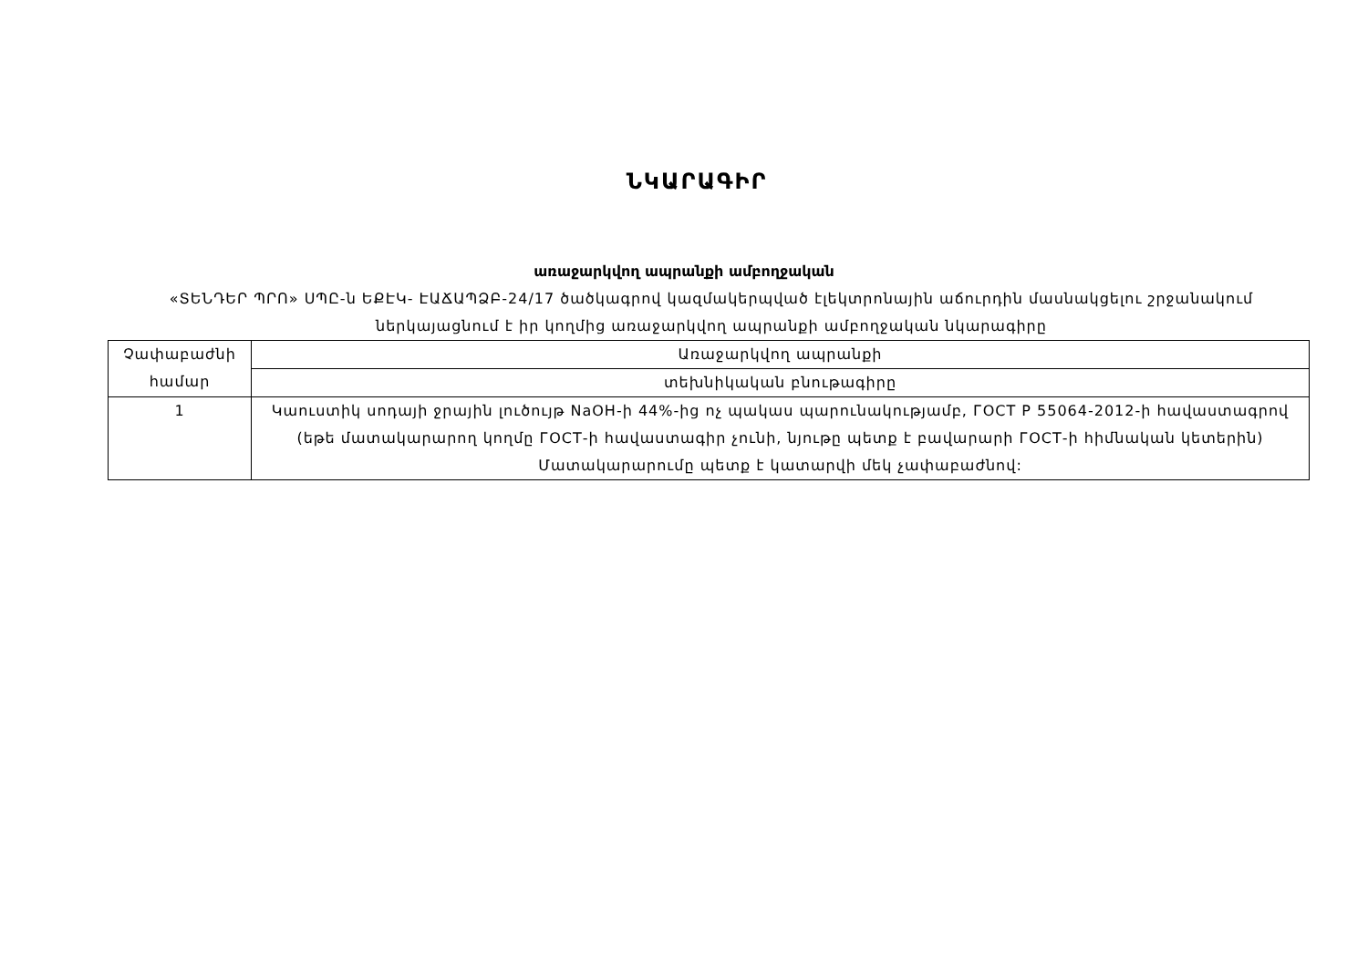ՆԿԱՐԱԳԻՐ
առաջարկվող ապրանքի ամբողջական
«ՏԵՆԴԵՐ ՊՐՈ» ՍՊԸ-ն ԵՔԷԿ- ԷԱՃԱՊՁԲ-24/17 ծածկագրով կազմակերպված էլեկտրոնային աճուրդին մասնակցելու շրջանակում ներկայացնում է իր կողմից առաջարկվող ապրանքի ամբողջական նկարագիրը
| Չափաբաժնի համար | Առաջարկվող ապրանքի |
| | տեխնիկական բնութագիրը |
| 1 | Կաուստիկ սոդայի ջրային լուծույթ NaOH-ի 44%-ից ոչ պակաս պարունակությամբ, ГОСТ Р 55064-2012-ի հավաստագրով (եթե մատակարարող կողմը ГОСТ-ի հավաստագիր չունի, նյութը պետք է բավարարի ГОСТ-ի հիմնական կետերին) Մատակարարումը պետք է կատարվի մեկ չափաբաժնով: |